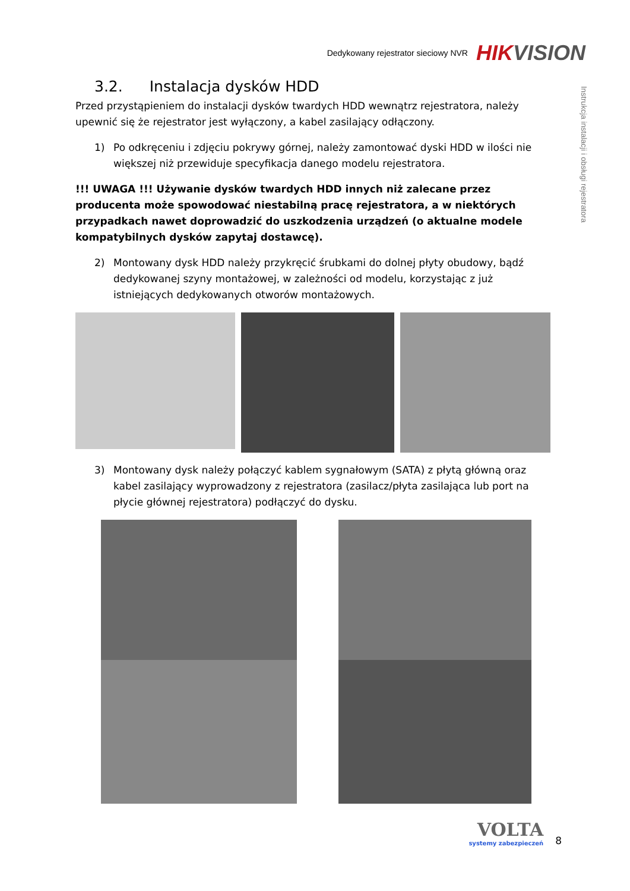Dedykowany rejestrator sieciowy NVR
HIKVISION
Instrukcja instalacji i obsługi rejestratora
3.2. Instalacja dysków HDD
Przed przystąpieniem do instalacji dysków twardych HDD wewnątrz rejestratora, należy upewnić się że rejestrator jest wyłączony, a kabel zasilający odłączony.
1) Po odkręceniu i zdjęciu pokrywy górnej, należy zamontować dyski HDD w ilości nie większej niż przewiduje specyfikacja danego modelu rejestratora.
!!! UWAGA !!! Używanie dysków twardych HDD innych niż zalecane przez producenta może spowodować niestabilną pracę rejestratora, a w niektórych przypadkach nawet doprowadzić do uszkodzenia urządzeń (o aktualne modele kompatybilnych dysków zapytaj dostawcę).
2) Montowany dysk HDD należy przykręcić śrubkami do dolnej płyty obudowy, bądź dedykowanej szyny montażowej, w zależności od modelu, korzystając z już istniejących dedykowanych otworów montażowych.
3) Montowany dysk należy połączyć kablem sygnałowym (SATA) z płytą główną oraz kabel zasilający wyprowadzony z rejestratora (zasilacz/płyta zasilająca lub port na płycie głównej rejestratora) podłączyć do dysku.
VOLTA
systemy zabezpieczeń
8